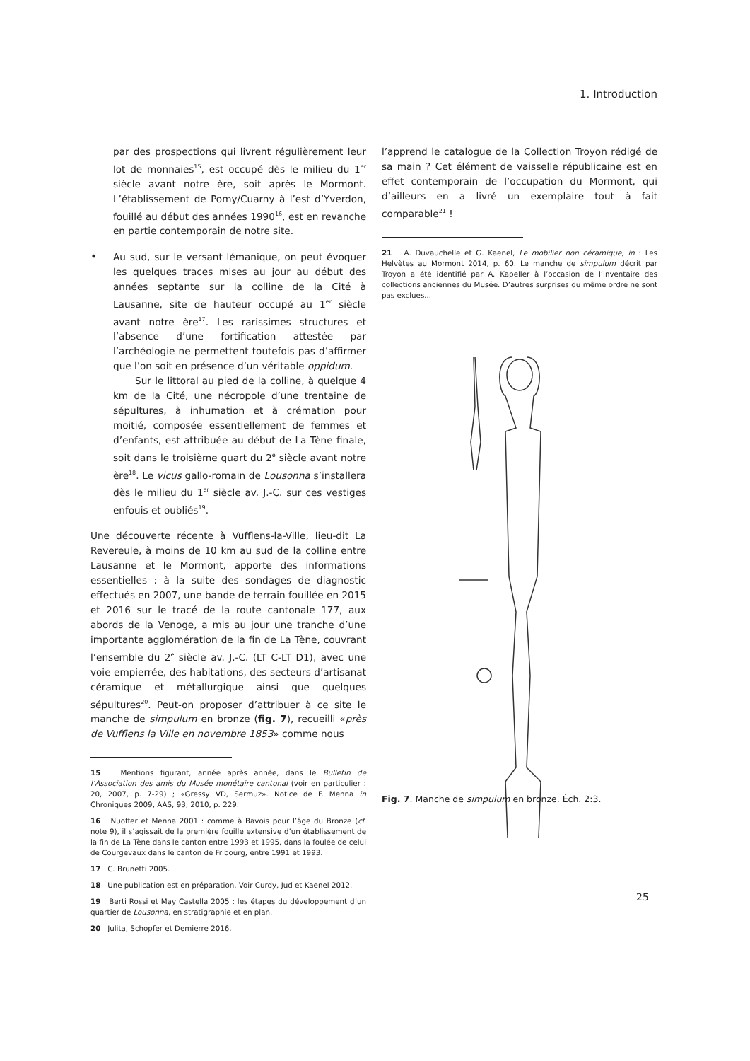1. Introduction
par des prospections qui livrent régulièrement leur lot de monnaies<sup>15</sup>, est occupé dès le milieu du 1<sup>er</sup> siècle avant notre ère, soit après le Mormont. L’établissement de Pomy/Cuarny à l’est d’Yverdon, fouillé au début des années 1990<sup>16</sup>, est en revanche en partie contemporain de notre site.
•
Au sud, sur le versant lémanique, on peut évoquer les quelques traces mises au jour au début des années septante sur la colline de la Cité à Lausanne, site de hauteur occupé au 1<sup>er</sup> siècle avant notre ère<sup>17</sup>. Les rarissimes structures et l’absence d’une fortification attestée par l’archéologie ne permettent toutefois pas d’affirmer que l’on soit en présence d’un véritable oppidum.
Sur le littoral au pied de la colline, à quelque 4 km de la Cité, une nécropole d’une trentaine de sépultures, à inhumation et à crémation pour moitié, composée essentiellement de femmes et d’enfants, est attribuée au début de La Tène finale, soit dans le troisième quart du 2<sup>e</sup> siècle avant notre ère<sup>18</sup>. Le vicus gallo-romain de Lousonna s’installera dès le milieu du 1<sup>er</sup> siècle av. J.-C. sur ces vestiges enfouis et oubliés<sup>19</sup>.
Une découverte récente à Vufflens-la-Ville, lieu-dit La Revereule, à moins de 10 km au sud de la colline entre Lausanne et le Mormont, apporte des informations essentielles : à la suite des sondages de diagnostic effectués en 2007, une bande de terrain fouillée en 2015 et 2016 sur le tracé de la route cantonale 177, aux abords de la Venoge, a mis au jour une tranche d’une importante agglomération de la fin de La Tène, couvrant l’ensemble du 2<sup>e</sup> siècle av. J.-C. (LT C-LT D1), avec une voie empierrée, des habitations, des secteurs d’artisanat céramique et métallurgique ainsi que quelques sépultures<sup>20</sup>. Peut-on proposer d’attribuer à ce site le manche de simpulum en bronze (fig. 7), recueilli «près de Vufflens la Ville en novembre 1853» comme nous
15 Mentions figurant, année après année, dans le Bulletin de l’Association des amis du Musée monétaire cantonal (voir en particulier : 20, 2007, p. 7-29) ; «Gressy VD, Sermuz». Notice de F. Menna in Chroniques 2009, AAS, 93, 2010, p. 229.
16 Nuoffer et Menna 2001 : comme à Bavois pour l’âge du Bronze (cf. note 9), il s’agissait de la première fouille extensive d’un établissement de la fin de La Tène dans le canton entre 1993 et 1995, dans la foulée de celui de Courgevaux dans le canton de Fribourg, entre 1991 et 1993.
17 C. Brunetti 2005.
18 Une publication est en préparation. Voir Curdy, Jud et Kaenel 2012.
19 Berti Rossi et May Castella 2005 : les étapes du développement d’un quartier de Lousonna, en stratigraphie et en plan.
20 Julita, Schopfer et Demierre 2016.
l’apprend le catalogue de la Collection Troyon rédigé de sa main ? Cet élément de vaisselle républicaine est en effet contemporain de l’occupation du Mormont, qui d’ailleurs en a livré un exemplaire tout à fait comparable<sup>21</sup> !
21 A. Duvauchelle et G. Kaenel, Le mobilier non céramique, in : Les Helvètes au Mormont 2014, p. 60. Le manche de simpulum décrit par Troyon a été identifié par A. Kapeller à l’occasion de l’inventaire des collections anciennes du Musée. D’autres surprises du même ordre ne sont pas exclues...
Fig. 7. Manche de simpulum en bronze. Éch. 2:3.
25